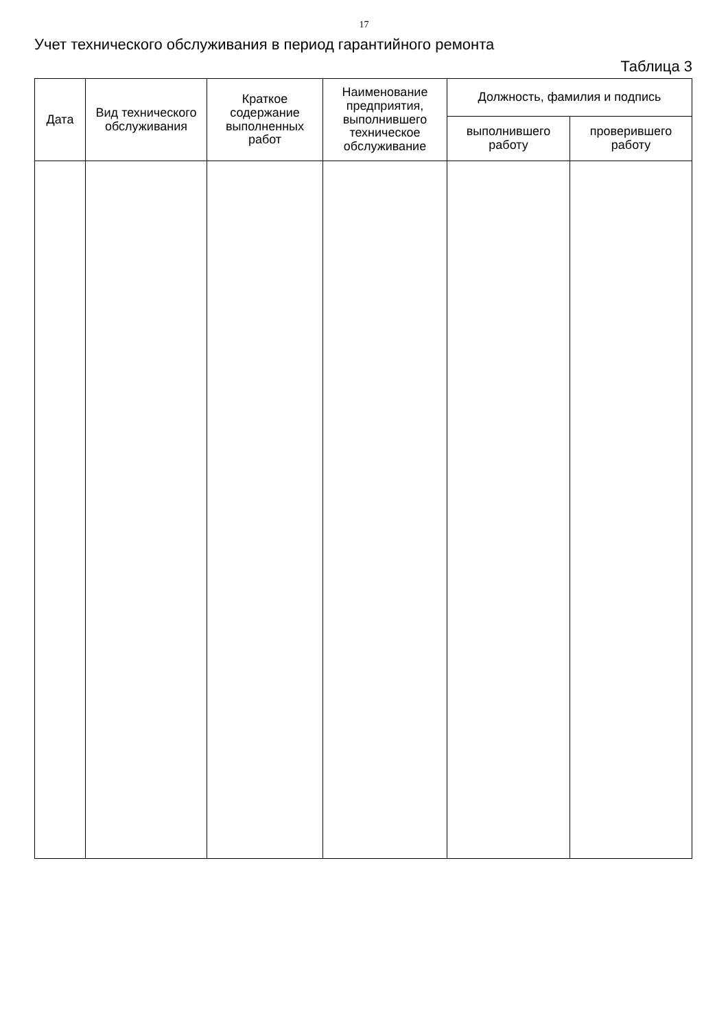17
Учет технического обслуживания в период гарантийного ремонта
Таблица 3
| Дата | Вид технического обслуживания | Краткое содержание выполненных работ | Наименование предприятия, выполнившего техническое обслуживание | Должность, фамилия и подпись | |
| --- | --- | --- | --- | --- | --- |
| | | | | выполнившего работу | проверившего работу |